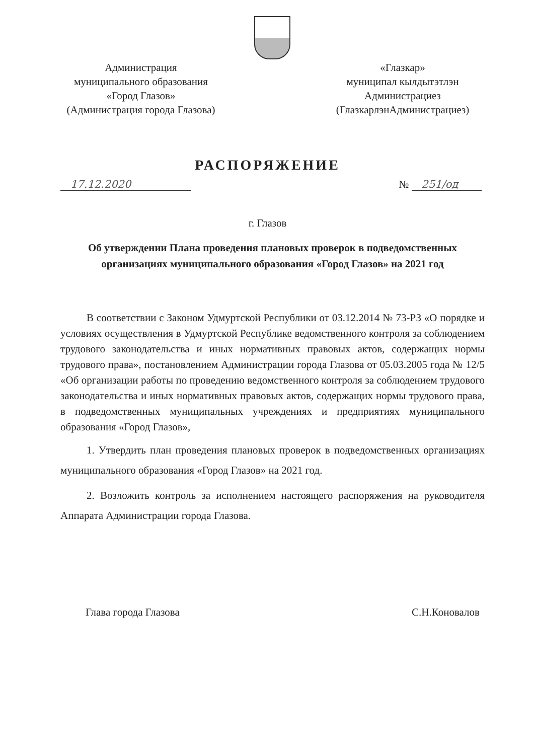Администрация
муниципального образования
«Город Глазов»
(Администрация города Глазова)
«Глазкар»
муниципал кылдытэтлэн
Администрациез
(ГлазкарлэнАдминистрациез)
РАСПОРЯЖЕНИЕ
17.12.2020 № 251/од
г. Глазов
Об утверждении Плана проведения плановых проверок в подведомственных организациях муниципального образования «Город Глазов» на 2021 год
В соответствии с Законом Удмуртской Республики от 03.12.2014 № 73-РЗ «О порядке и условиях осуществления в Удмуртской Республике ведомственного контроля за соблюдением трудового законодательства и иных нормативных правовых актов, содержащих нормы трудового права», постановлением Администрации города Глазова от 05.03.2005 года № 12/5 «Об организации работы по проведению ведомственного контроля за соблюдением трудового законодательства и иных нормативных правовых актов, содержащих нормы трудового права, в подведомственных муниципальных учреждениях и предприятиях муниципального образования «Город Глазов»,
1. Утвердить план проведения плановых проверок в подведомственных организациях муниципального образования «Город Глазов» на 2021 год.
2. Возложить контроль за исполнением настоящего распоряжения на руководителя Аппарата Администрации города Глазова.
Глава города Глазова С.Н.Коновалов